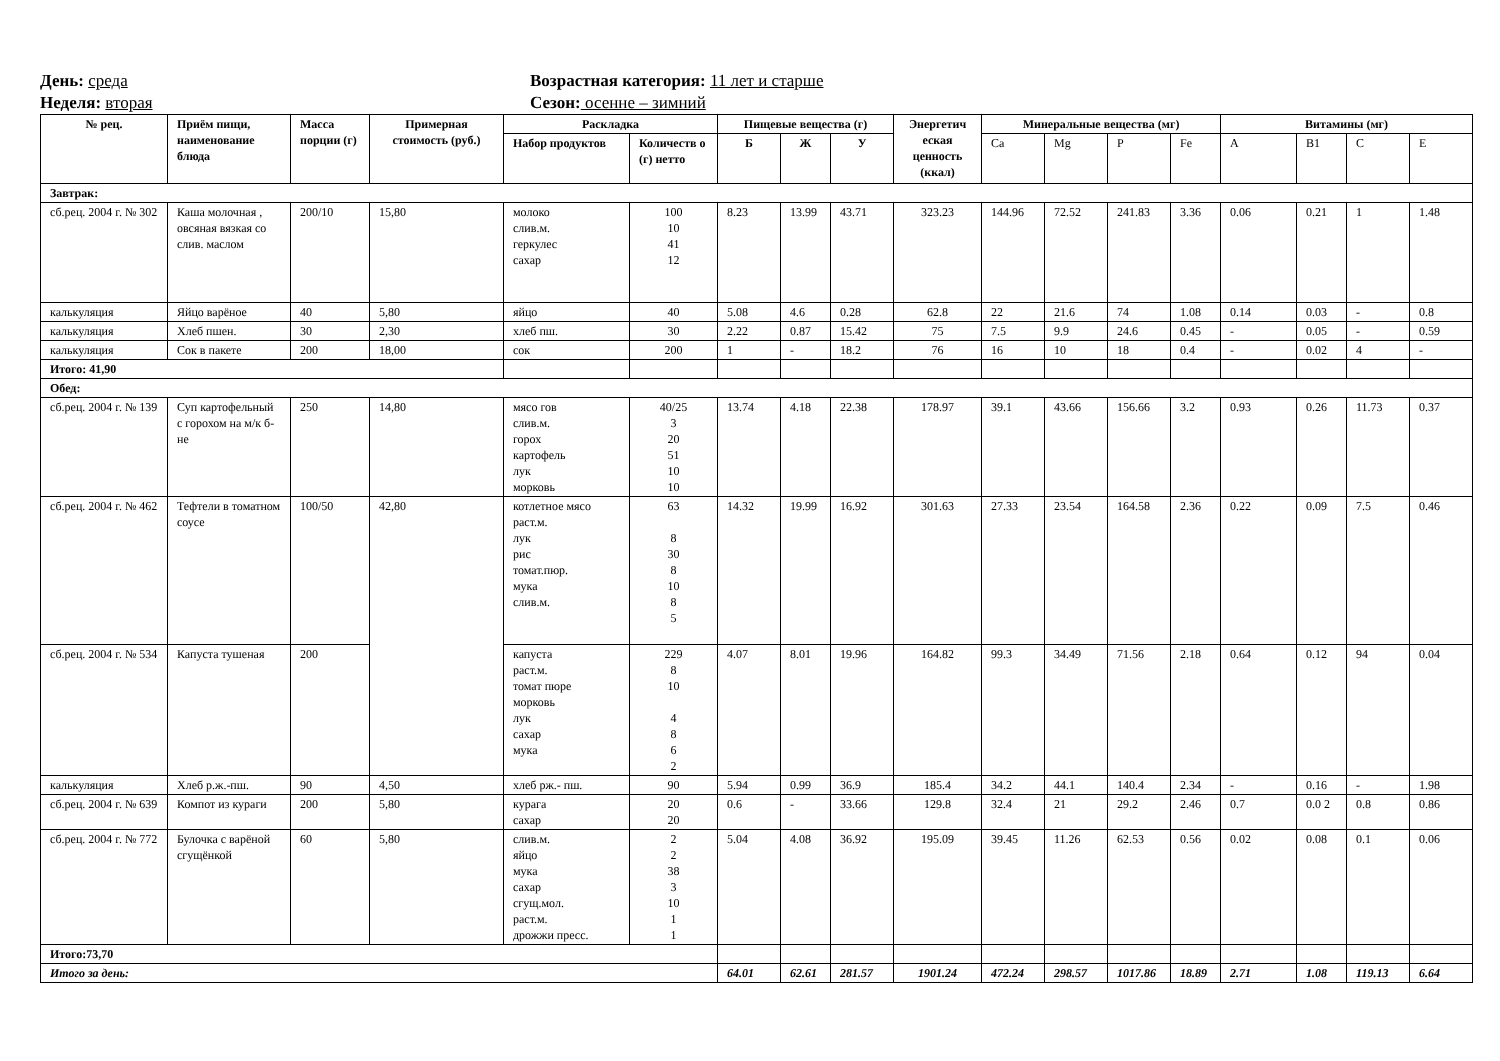День: среда
Неделя: вторая
Возрастная категория: 11 лет и старше
Сезон: осенне – зимний
| № рец. | Приём пищи, наименование блюда | Масса порции (г) | Примерная стоимость (руб.) | Раскладка | | Пищевые вещества (г) | | | Энергетич еская ценность (ккал) | Минеральные вещества (мг) | | | | Витамины (мг) | | | |
| --- | --- | --- | --- | --- | --- | --- | --- | --- | --- | --- | --- | --- | --- | --- | --- | --- | --- |
| | | | | Набор продуктов | Количеств о (г) нетто | Б | Ж | У | | Ca | Mg | P | Fe | A | B1 | C | E |
| Завтрак: | | | | | | | | | | | | | | | | | |
| сб.рец. 2004 г. № 302 | Каша молочная , овсяная вязкая со слив. маслом | 200/10 | 15,80 | молоко слив.м. геркулес сахар | 100 10 41 12 | 8.23 | 13.99 | 43.71 | 323.23 | 144.96 | 72.52 | 241.83 | 3.36 | 0.06 | 0.21 | 1 | 1.48 |
| калькуляция | Яйцо варёное | 40 | 5,80 | яйцо | 40 | 5.08 | 4.6 | 0.28 | 62.8 | 22 | 21.6 | 74 | 1.08 | 0.14 | 0.03 | - | 0.8 |
| калькуляция | Хлеб пшен. | 30 | 2,30 | хлеб пш. | 30 | 2.22 | 0.87 | 15.42 | 75 | 7.5 | 9.9 | 24.6 | 0.45 | - | 0.05 | - | 0.59 |
| калькуляция | Сок в пакете | 200 | 18,00 | сок | 200 | 1 | - | 18.2 | 76 | 16 | 10 | 18 | 0.4 | - | 0.02 | 4 | - |
| Итого: 41,90 | | | | | | | | | | | | | | | | | |
| Обед: | | | | | | | | | | | | | | | | | |
| сб.рец. 2004 г. № 139 | Суп картофельный с горохом на м/к б-не | 250 | 14,80 | мясо гов слив.м. горох картофель лук морковь | 40/25 3 20 51 10 10 | 13.74 | 4.18 | 22.38 | 178.97 | 39.1 | 43.66 | 156.66 | 3.2 | 0.93 | 0.26 | 11.73 | 0.37 |
| сб.рец. 2004 г. № 462 | Тефтели в томатном соусе | 100/50 | 42,80 | котлетное мясо раст.м. лук рис томат.пюр. мука слив.м. | 63 8 30 8 10 8 5 | 14.32 | 19.99 | 16.92 | 301.63 | 27.33 | 23.54 | 164.58 | 2.36 | 0.22 | 0.09 | 7.5 | 0.46 |
| сб.рец. 2004 г. № 534 | Капуста тушеная | 200 | | капуста раст.м. томат пюре морковь лук сахар мука | 229 8 10 4 8 6 2 | 4.07 | 8.01 | 19.96 | 164.82 | 99.3 | 34.49 | 71.56 | 2.18 | 0.64 | 0.12 | 94 | 0.04 |
| калькуляция | Хлеб р.ж.-пш. | 90 | 4,50 | хлеб рж.- пш. | 90 | 5.94 | 0.99 | 36.9 | 185.4 | 34.2 | 44.1 | 140.4 | 2.34 | - | 0.16 | - | 1.98 |
| сб.рец. 2004 г. № 639 | Компот из кураги | 200 | 5,80 | курага сахар | 20 20 | 0.6 | - | 33.66 | 129.8 | 32.4 | 21 | 29.2 | 2.46 | 0.7 | 0.0 2 | 0.8 | 0.86 |
| сб.рец. 2004 г. № 772 | Булочка с варёной сгущёнкой | 60 | 5,80 | слив.м. яйцо мука сахар сгущ.мол. раст.м. дрожжи пресс. | 2 2 38 3 10 1 1 | 5.04 | 4.08 | 36.92 | 195.09 | 39.45 | 11.26 | 62.53 | 0.56 | 0.02 | 0.08 | 0.1 | 0.06 |
| Итого:73,70 | | | | | | | | | | | | | | | | | |
| Итого за день: | | | | | | 64.01 | 62.61 | 281.57 | 1901.24 | 472.24 | 298.57 | 1017.86 | 18.89 | 2.71 | 1.08 | 119.13 | 6.64 |